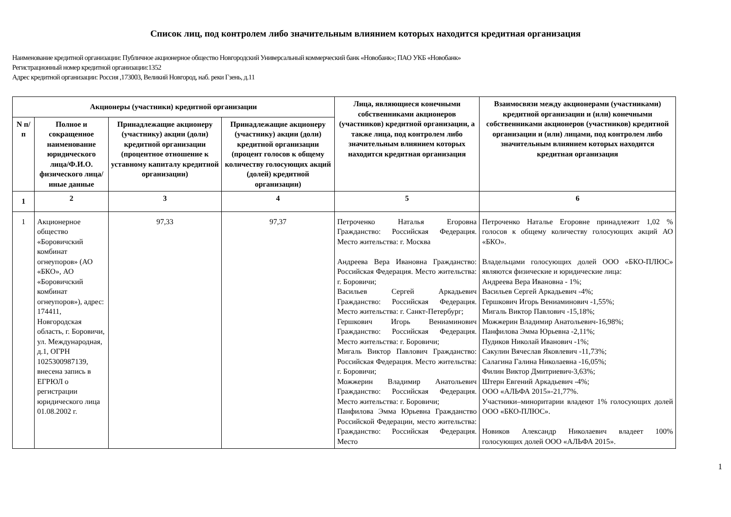Список лиц, под контролем либо значительным влиянием которых находится кредитная организация
Наименование кредитной организации: Публичное акционерное общество Новгородский Универсальный коммерческий банк «Новобанк»; ПАО УКБ «Новобанк»
Регистрационный номер кредитной организации:1352
Адрес кредитной организации: Россия ,173003, Великий Новгород, наб. реки Гзень, д.11
| Акционеры (участники) кредитной организации | | | | Лица, являющиеся конечными собственниками акционеров (участников) кредитной организации, а также лица, под контролем либо значительным влиянием которых находится кредитная организация | Взаимосвязи между акционерами (участниками) кредитной организации и (или) конечными собственниками акционеров (участников) кредитной организации и (или) лицами, под контролем либо значительным влиянием которых находится кредитная организация |
| --- | --- | --- | --- | --- | --- |
| N п/п | Полное и сокращенное наименование юридического лица/Ф.И.О. физического лица/иные данные | Принадлежащие акционеру (участнику) акции (доли) кредитной организации (процентное отношение к уставному капиталу кредитной организации) | Принадлежащие акционеру (участнику) акции (доли) кредитной организации (процент голосов к общему количеству голосующих акций (долей) кредитной организации) | | |
| 1 | 2 | 3 | 4 | 5 | 6 |
| 1 | Акционерное общество «Боровичский комбинат огнеупоров» (АО «БКО», АО «Боровичский комбинат огнеупоров»), адрес: 174411, Новгородская область, г. Боровичи, ул. Международная, д.1, ОГРН 1025300987139, внесена запись в ЕГРЮЛ о регистрации юридического лица 01.08.2002 г. | 97,33 | 97,37 | Петроченко Наталья Егоровна Гражданство: Российская Федерация. Место жительства: г. Москва Андреева Вера Ивановна Гражданство: Российская Федерация. Место жительства: г. Боровичи; Васильев Сергей Аркадьевич Гражданство: Российская Федерация. Место жительства: г. Санкт-Петербург; Гершкович Игорь Вениаминович Гражданство: Российская Федерация. Место жительства: г. Боровичи; Мигаль Виктор Павлович Гражданство: Российская Федерация. Место жительства: г. Боровичи; Можжерин Владимир Анатольевич Гражданство: Российская Федерация. Место жительства: г. Боровичи; Панфилова Эмма Юрьевна Гражданство Российской Федерации, место жительства: Гражданство: Российская Федерация. Место | Петроченко Наталье Егоровне принадлежит 1,02 % голосов к общему количеству голосующих акций АО «БКО». Владельцами голосующих долей ООО «БКО-ПЛЮС» являются физические и юридические лица: Андреева Вера Ивановна - 1%; Васильев Сергей Аркадьевич -4%; Гершкович Игорь Вениаминович -1,55%; Мигаль Виктор Павлович -15,18%; Можжерин Владимир Анатольевич-16,98%; Панфилова Эмма Юрьевна -2,11%; Пудиков Николай Иванович -1%; Сакулин Вячеслав Яковлевич -11,73%; Салагина Галина Николаевна -16,05%; Филин Виктор Дмитриевич-3,63%; Штерн Евгений Аркадьевич -4%; ООО «АЛЬФА 2015»-21,77%. Участники–миноритарии владеют 1% голосующих долей ООО «БКО-ПЛЮС». Новиков Александр Николаевич владеет 100% голосующих долей ООО «АЛЬФА 2015». |
1